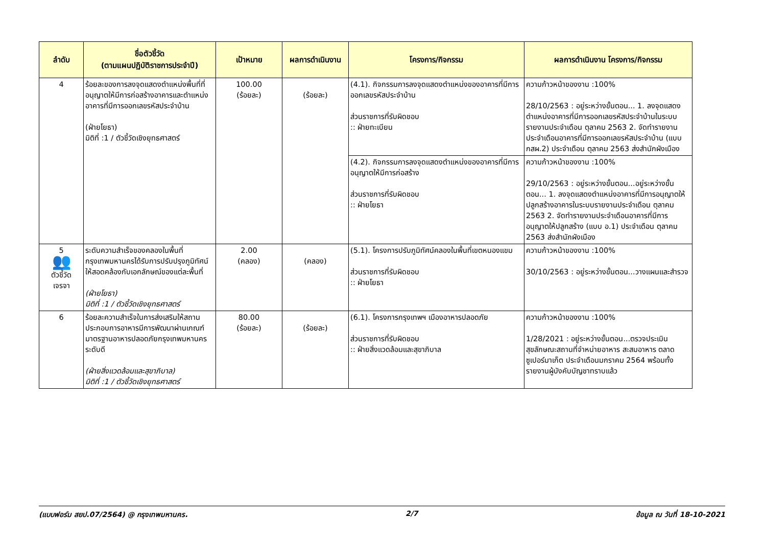| ลำดับ | ชื่อตัวชี้วัด (ตามแผนปฏิบัติราชการประจำปี) | เป้าหมาย | ผลการดำเนินงาน | โครงการ/กิจกรรม | ผลการดำเนินงาน โครงการ/กิจกรรม |
| --- | --- | --- | --- | --- | --- |
| 4 | ร้อยละของการลงจุดแสดงตำแหน่งพื้นที่ที่อนุญาตให้มีการก่อสร้างอาคารและตำแหน่งอาคารที่มีการออกเลขรหัสประจำบ้าน (ฝ่ายโยธา) มิติที่ :1 / ตัวชี้วัดเชิงยุทธศาสตร์ | 100.00 (ร้อยละ) | (ร้อยละ) | (4.1). กิจกรรมการลงจุดแสดงตำแหน่งของอาคารที่มีการออกเลขรหัสประจำบ้าน ส่วนราชการที่รับผิดชอบ :: ฝ่ายทะเบียน | ความก้าวหน้าของงาน :100% 28/10/2563 : อยู่ระหว่างขั้นตอน... 1. ลงจุดแสดงตำแหน่งอาคารที่มีการออกเลขรหัสประจำบ้านในระบบรายงานประจำเดือน ตุลาคม 2563 2. จัดทำรายงานประจำเดือนอาคารที่มีการออกเลขรหัสประจำบ้าน (แบบ กสผ.2) ประจำเดือน ตุลาคม 2563 ส่งสำนักผังเมือง |
| | | | | (4.2). กิจกรรมการลงจุดแสดงตำแหน่งของอาคารที่มีการอนุญาตให้มีการก่อสร้าง ส่วนราชการที่รับผิดชอบ :: ฝ่ายโยธา | ความก้าวหน้าของงาน :100% 29/10/2563 : อยู่ระหว่างขั้นตอน...อยู่ระหว่างขั้นตอน... 1. ลงจุดแสดงตำแหน่งอาคารที่มีการอนุญาตให้ปลูกสร้างอาคารในระบบรายงานประจำเดือน ตุลาคม 2563 2. จัดทำรายงานประจำเดือนอาคารที่มีการอนุญาตให้ปลูกสร้าง (แบบ อ.1) ประจำเดือน ตุลาคม 2563 ส่งสำนักผังเมือง |
| 5 👥 ตัวชี้วัด เจรจา | ระดับความสำเร็จของคลองในพื้นที่กรุงเทพมหานครได้รับการปรับปรุงภูมิทัศน์ให้สอดคล้องกับเอกลักษณ์ของแต่ละพื้นที่ (ฝ่ายโยธา) มิติที่ :1 / ตัวชี้วัดเชิงยุทธศาสตร์ | 2.00 (คลอง) | (คลอง) | (5.1). โครงการปรับภูมิทัศน์คลองในพื้นที่เขตหนองแขม ส่วนราชการที่รับผิดชอบ :: ฝ่ายโยธา | ความก้าวหน้าของงาน :100% 30/10/2563 : อยู่ระหว่างขั้นตอน...วางแผนและสำรวจ |
| 6 | ร้อยละความสำเร็จในการส่งเสริมให้สถานประกอบการอาหารมีการพัฒนาผ่านเกณฑ์มาตรฐานอาหารปลอดภัยกรุงเทพมหานคร ระดับดี (ฝ่ายสิ่งแวดล้อมและสุขาภิบาล) มิติที่ :1 / ตัวชี้วัดเชิงยุทธศาสตร์ | 80.00 (ร้อยละ) | (ร้อยละ) | (6.1). โครงการกรุงเทพฯ เมืองอาหารปลอดภัย ส่วนราชการที่รับผิดชอบ :: ฝ่ายสิ่งแวดล้อมและสุขาภิบาล | ความก้าวหน้าของงาน :100% 1/28/2021 : อยู่ระหว่างขั้นตอน...ตรวจประเมินสุขลักษณะสถานที่จำหน่ายอาหาร สะสมอาหาร ตลาด ซูเปอร์มาเก็ต ประจำเดือนมกราคม 2564 พร้อมทั้งรายงานผู้บังคับบัญชาทราบแล้ว |
(แบบฟอร์ม สยป.07/2564) @ กรุงเทพมหานคร. 2/7 ข้อมูล ณ วันที่ 18-10-2021